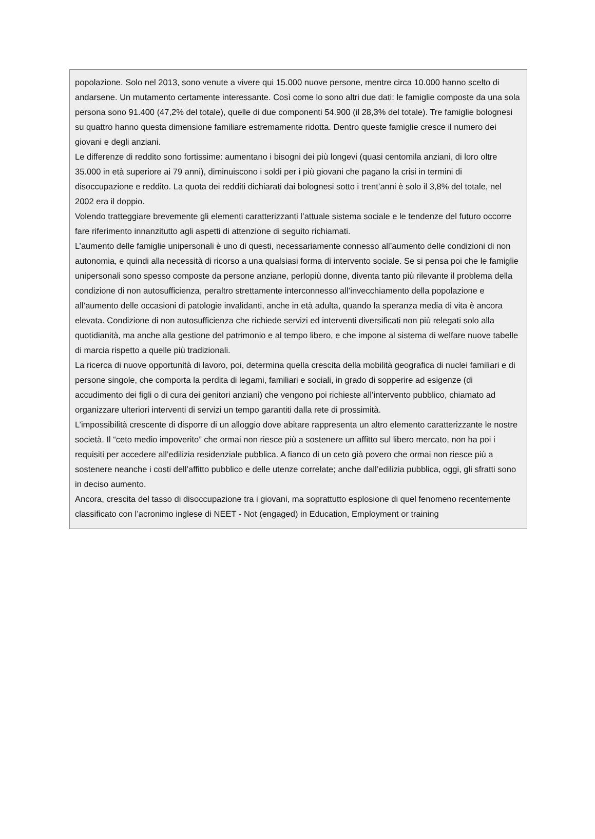popolazione. Solo nel 2013, sono venute a vivere qui 15.000 nuove persone, mentre circa 10.000 hanno scelto di andarsene. Un mutamento certamente interessante. Così come lo sono altri due dati: le famiglie composte da una sola persona sono 91.400 (47,2% del totale), quelle di due componenti 54.900 (il 28,3% del totale). Tre famiglie bolognesi su quattro hanno questa dimensione familiare estremamente ridotta. Dentro queste famiglie cresce il numero dei giovani e degli anziani.
Le differenze di reddito sono fortissime: aumentano i bisogni dei più longevi (quasi centomila anziani, di loro oltre 35.000 in età superiore ai 79 anni), diminuiscono i soldi per i più giovani che pagano la crisi in termini di disoccupazione e reddito. La quota dei redditi dichiarati dai bolognesi sotto i trent’anni è solo il 3,8% del totale, nel 2002 era il doppio.
Volendo tratteggiare brevemente gli elementi caratterizzanti l’attuale sistema sociale e le tendenze del futuro occorre fare riferimento innanzitutto agli aspetti di attenzione di seguito richiamati.
L’aumento delle famiglie unipersonali è uno di questi, necessariamente connesso all’aumento delle condizioni di non autonomia, e quindi alla necessità di ricorso a una qualsiasi forma di intervento sociale. Se si pensa poi che le famiglie unipersonali sono spesso composte da persone anziane, perlopiù donne, diventa tanto più rilevante il problema della condizione di non autosufficienza, peraltro strettamente interconnesso all’invecchiamento della popolazione e all’aumento delle occasioni di patologie invalidanti, anche in età adulta, quando la speranza media di vita è ancora elevata. Condizione di non autosufficienza che richiede servizi ed interventi diversificati non più relegati solo alla quotidianità, ma anche alla gestione del patrimonio e al tempo libero, e che impone al sistema di welfare nuove tabelle di marcia rispetto a quelle più tradizionali.
La ricerca di nuove opportunità di lavoro, poi, determina quella crescita della mobilità geografica di nuclei familiari e di persone singole, che comporta la perdita di legami, familiari e sociali, in grado di sopperire ad esigenze (di accudimento dei figli o di cura dei genitori anziani) che vengono poi richieste all’intervento pubblico, chiamato ad organizzare ulteriori interventi di servizi un tempo garantiti dalla rete di prossimità.
L’impossibilità crescente di disporre di un alloggio dove abitare rappresenta un altro elemento caratterizzante le nostre società. Il “ceto medio impoverito” che ormai non riesce più a sostenere un affitto sul libero mercato, non ha poi i requisiti per accedere all’edilizia residenziale pubblica. A fianco di un ceto già povero che ormai non riesce più a sostenere neanche i costi dell’affitto pubblico e delle utenze correlate; anche dall’edilizia pubblica, oggi, gli sfratti sono in deciso aumento.
Ancora, crescita del tasso di disoccupazione tra i giovani, ma soprattutto esplosione di quel fenomeno recentemente classificato con l’acronimo inglese di NEET - Not (engaged) in Education, Employment or training